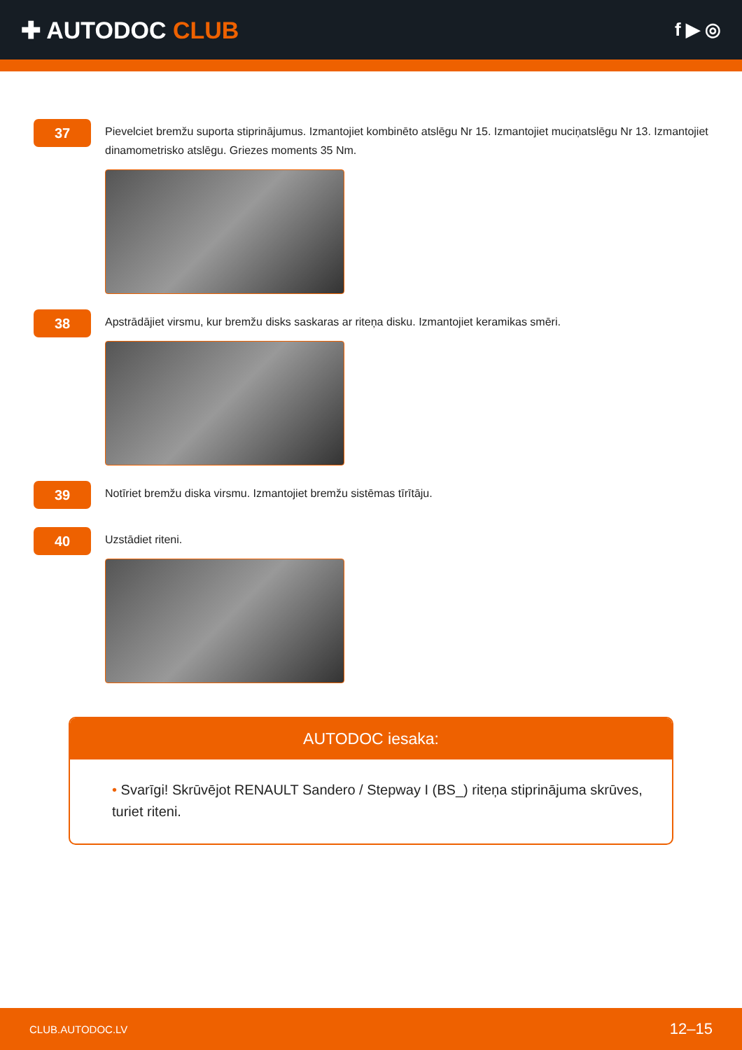✚ AUTODOC CLUB
f ▶ ◎
37
Pievelciet bremžu suporta stiprinājumus. Izmantojiet kombinēto atslēgu Nr 15. Izmantojiet muciņatslēgu Nr 13. Izmantojiet dinamometrisko atslēgu. Griezes moments 35 Nm.
38
Apstrādājiet virsmu, kur bremžu disks saskaras ar riteņa disku. Izmantojiet keramikas smēri.
39
Notīriet bremžu diska virsmu. Izmantojiet bremžu sistēmas tīrītāju.
40
Uzstādiet riteni.
AUTODOC iesaka:
• Svarīgi! Skrūvējot RENAULT Sandero / Stepway I (BS_) riteņa stiprinājuma skrūves, turiet riteni.
CLUB.AUTODOC.LV 12–15